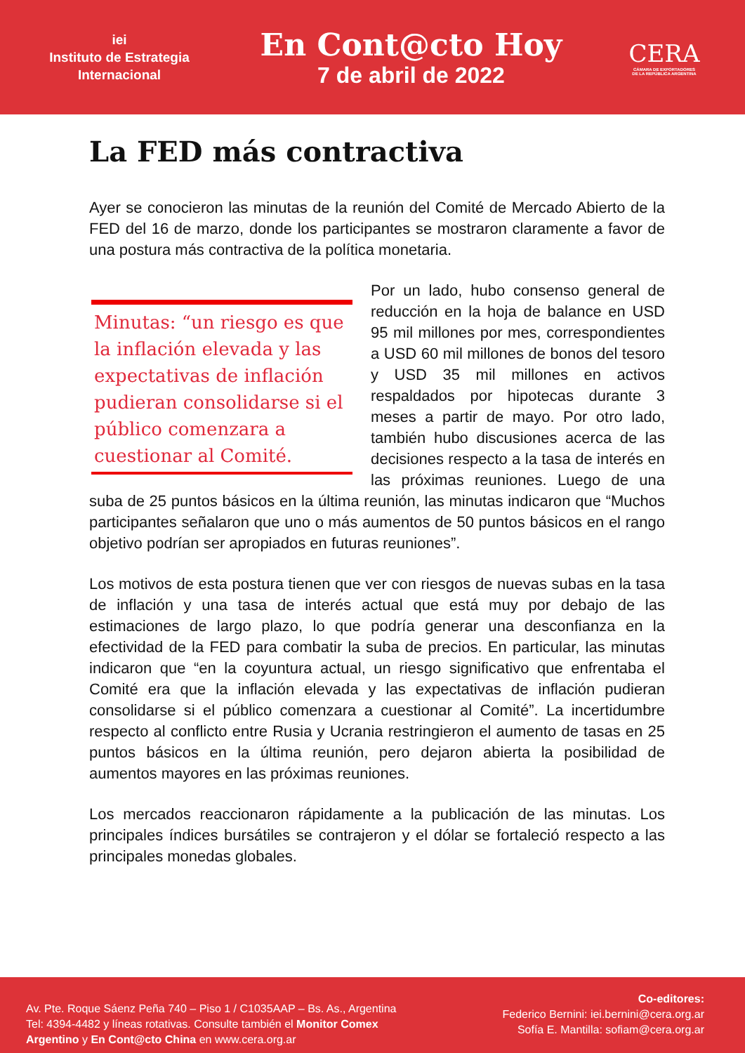iei
Instituto de Estrategia
Internacional
En Cont@cto Hoy
7 de abril de 2022
CERA
CÁMARA DE EXPORTADORES
DE LA REPÚBLICA ARGENTINA
La FED más contractiva
Ayer se conocieron las minutas de la reunión del Comité de Mercado Abierto de la FED del 16 de marzo, donde los participantes se mostraron claramente a favor de una postura más contractiva de la política monetaria.
Minutas: “un riesgo es que la inflación elevada y las expectativas de inflación pudieran consolidarse si el público comenzara a cuestionar al Comité.
Por un lado, hubo consenso general de reducción en la hoja de balance en USD 95 mil millones por mes, correspondientes a USD 60 mil millones de bonos del tesoro y USD 35 mil millones en activos respaldados por hipotecas durante 3 meses a partir de mayo. Por otro lado, también hubo discusiones acerca de las decisiones respecto a la tasa de interés en las próximas reuniones. Luego de una suba de 25 puntos básicos en la última reunión, las minutas indicaron que “Muchos participantes señalaron que uno o más aumentos de 50 puntos básicos en el rango objetivo podrían ser apropiados en futuras reuniones”.
Los motivos de esta postura tienen que ver con riesgos de nuevas subas en la tasa de inflación y una tasa de interés actual que está muy por debajo de las estimaciones de largo plazo, lo que podría generar una desconfianza en la efectividad de la FED para combatir la suba de precios. En particular, las minutas indicaron que “en la coyuntura actual, un riesgo significativo que enfrentaba el Comité era que la inflación elevada y las expectativas de inflación pudieran consolidarse si el público comenzara a cuestionar al Comité”. La incertidumbre respecto al conflicto entre Rusia y Ucrania restringieron el aumento de tasas en 25 puntos básicos en la última reunión, pero dejaron abierta la posibilidad de aumentos mayores en las próximas reuniones.
Los mercados reaccionaron rápidamente a la publicación de las minutas. Los principales índices bursátiles se contrajeron y el dólar se fortaleció respecto a las principales monedas globales.
Av. Pte. Roque Sáenz Peña 740 – Piso 1 / C1035AAP – Bs. As., Argentina
Tel: 4394-4482 y líneas rotativas. Consulte también el Monitor Comex
Argentino y En Cont@cto China en www.cera.org.ar
Co-editores:
Federico Bernini: iei.bernini@cera.org.ar
Sofía E. Mantilla: sofiam@cera.org.ar